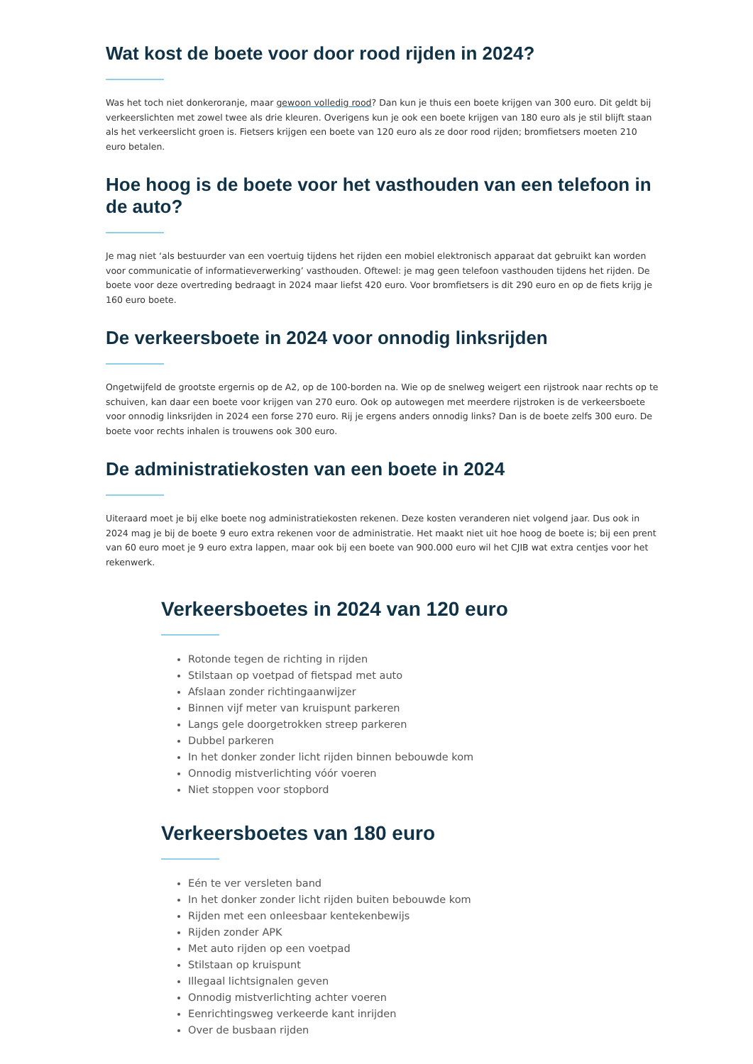Wat kost de boete voor door rood rijden in 2024?
Was het toch niet donkeroranje, maar gewoon volledig rood? Dan kun je thuis een boete krijgen van 300 euro. Dit geldt bij verkeerslichten met zowel twee als drie kleuren. Overigens kun je ook een boete krijgen van 180 euro als je stil blijft staan als het verkeerslicht groen is. Fietsers krijgen een boete van 120 euro als ze door rood rijden; bromfietsers moeten 210 euro betalen.
Hoe hoog is de boete voor het vasthouden van een telefoon in de auto?
Je mag niet ‘als bestuurder van een voertuig tijdens het rijden een mobiel elektronisch apparaat dat gebruikt kan worden voor communicatie of informatieverwerking’ vasthouden. Oftewel: je mag geen telefoon vasthouden tijdens het rijden. De boete voor deze overtreding bedraagt in 2024 maar liefst 420 euro. Voor bromfietsers is dit 290 euro en op de fiets krijg je 160 euro boete.
De verkeersboete in 2024 voor onnodig linksrijden
Ongetwijfeld de grootste ergernis op de A2, op de 100-borden na. Wie op de snelweg weigert een rijstrook naar rechts op te schuiven, kan daar een boete voor krijgen van 270 euro. Ook op autowegen met meerdere rijstroken is de verkeersboete voor onnodig linksrijden in 2024 een forse 270 euro. Rij je ergens anders onnodig links? Dan is de boete zelfs 300 euro. De boete voor rechts inhalen is trouwens ook 300 euro.
De administratiekosten van een boete in 2024
Uiteraard moet je bij elke boete nog administratiekosten rekenen. Deze kosten veranderen niet volgend jaar. Dus ook in 2024 mag je bij de boete 9 euro extra rekenen voor de administratie. Het maakt niet uit hoe hoog de boete is; bij een prent van 60 euro moet je 9 euro extra lappen, maar ook bij een boete van 900.000 euro wil het CJIB wat extra centjes voor het rekenwerk.
Verkeersboetes in 2024 van 120 euro
Rotonde tegen de richting in rijden
Stilstaan op voetpad of fietspad met auto
Afslaan zonder richtingaanwijzer
Binnen vijf meter van kruispunt parkeren
Langs gele doorgetrokken streep parkeren
Dubbel parkeren
In het donker zonder licht rijden binnen bebouwde kom
Onnodig mistverlichting vóór voeren
Niet stoppen voor stopbord
Verkeersboetes van 180 euro
Eén te ver versleten band
In het donker zonder licht rijden buiten bebouwde kom
Rijden met een onleesbaar kentekenbewijs
Rijden zonder APK
Met auto rijden op een voetpad
Stilstaan op kruispunt
Illegaal lichtsignalen geven
Onnodig mistverlichting achter voeren
Eenrichtingsweg verkeerde kant inrijden
Over de busbaan rijden